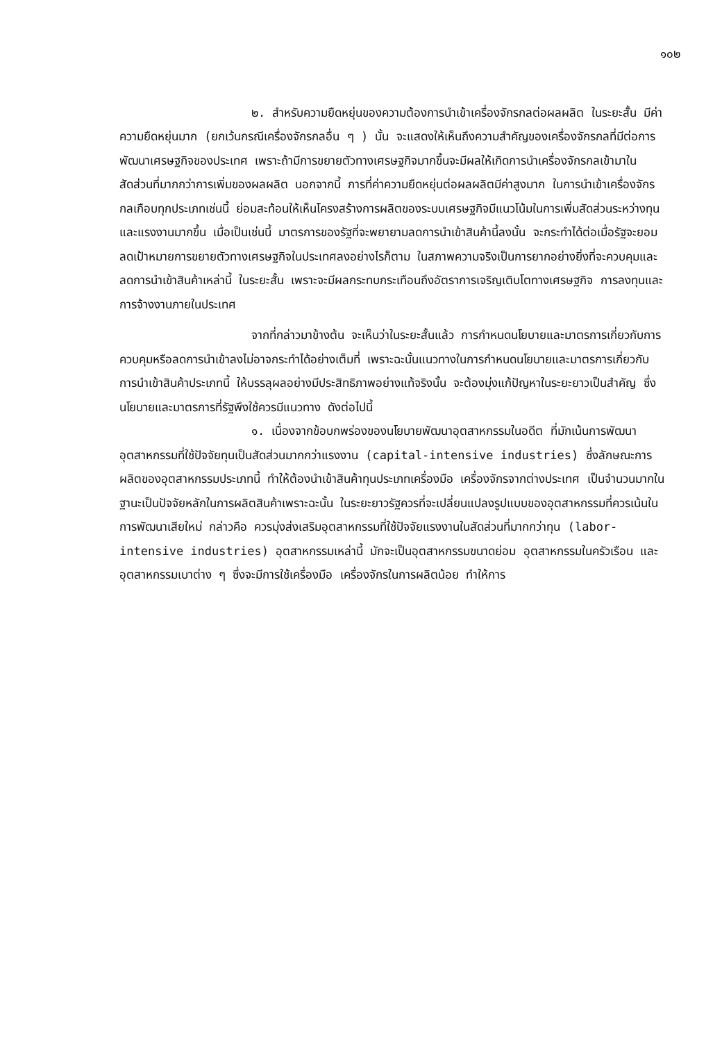๑๐๒
๒. สำหรับความยืดหยุ่นของความต้องการนำเข้าเครื่องจักรกลต่อผลผลิต ในระยะสั้น มีค่าความยืดหยุ่นมาก (ยกเว้นกรณีเครื่องจักรกลอื่น ๆ ) นั้น จะแสดงให้เห็นถึงความสำคัญของเครื่องจักรกลที่มีต่อการพัฒนาเศรษฐกิจของประเทศ เพราะถ้ามีการขยายตัวทางเศรษฐกิจมากขึ้นจะมีผลให้เกิดการนำเครื่องจักรกลเข้ามาในสัดส่วนที่มากกว่าการเพิ่มของผลผลิต นอกจากนี้ การที่ค่าความยืดหยุ่นต่อผลผลิตมีค่าสูงมาก ในการนำเข้าเครื่องจักรกลเกือบทุกประเภทเช่นนี้ ย่อมสะท้อนให้เห็นโครงสร้างการผลิตของระบบเศรษฐกิจมีแนวโน้มในการเพิ่มสัดส่วนระหว่างทุนและแรงงานมากขึ้น เมื่อเป็นเช่นนี้ มาตรการของรัฐที่จะพยายามลดการนำเข้าสินค้านี้ลงนั้น จะกระทำได้ต่อเมื่อรัฐจะยอมลดเป้าหมายการขยายตัวทางเศรษฐกิจในประเทศลงอย่างไรก็ตาม ในสภาพความจริงเป็นการยากอย่างยิ่งที่จะควบคุมและลดการนำเข้าสินค้าเหล่านี้ ในระยะสั้น เพราะจะมีผลกระทบกระเทือนถึงอัตราการเจริญเติบโตทางเศรษฐกิจ การลงทุนและการจ้างงานภายในประเทศ
จากที่กล่าวมาข้างต้น จะเห็นว่าในระยะสั้นแล้ว การกำหนดนโยบายและมาตรการเกี่ยวกับการควบคุมหรือลดการนำเข้าลงไม่อาจกระทำได้อย่างเต็มที่ เพราะฉะนั้นแนวทางในการกำหนดนโยบายและมาตรการเกี่ยวกับการนำเข้าสินค้าประเภทนี้ ให้บรรลุผลอย่างมีประสิทธิภาพอย่างแท้จริงนั้น จะต้องมุ่งแก้ปัญหาในระยะยาวเป็นสำคัญ ซึ่งนโยบายและมาตรการที่รัฐพึงใช้ควรมีแนวทาง ดังต่อไปนี้
๑. เนื่องจากข้อบกพร่องของนโยบายพัฒนาอุตสาหกรรมในอดีต ที่มักเน้นการพัฒนาอุตสาหกรรมที่ใช้ปัจจัยทุนเป็นสัดส่วนมากกว่าแรงงาน (capital-intensive industries) ซึ่งลักษณะการผลิตของอุตสาหกรรมประเภทนี้ ทำให้ต้องนำเข้าสินค้าทุนประเภทเครื่องมือ เครื่องจักรจากต่างประเทศ เป็นจำนวนมากในฐานะเป็นปัจจัยหลักในการผลิตสินค้าเพราะฉะนั้น ในระยะยาวรัฐควรที่จะเปลี่ยนแปลงรูปแบบของอุตสาหกรรมที่ควรเน้นในการพัฒนาเสียใหม่ กล่าวคือ ควรมุ่งส่งเสริมอุตสาหกรรมที่ใช้ปัจจัยแรงงานในสัดส่วนที่มากกว่าทุน (labor-intensive industries) อุตสาหกรรมเหล่านี้ มักจะเป็นอุตสาหกรรมขนาดย่อม อุตสาหกรรมในครัวเรือน และอุตสาหกรรมเบาต่าง ๆ ซึ่งจะมีการใช้เครื่องมือ เครื่องจักรในการผลิตน้อย ทำให้การ